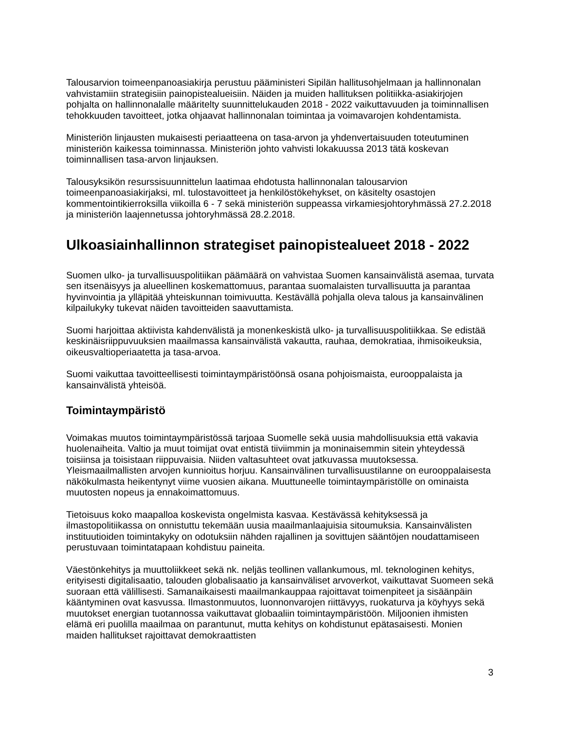Talousarvion toimeenpanoasiakirja perustuu pääministeri Sipilän hallitusohjelmaan ja hallinnonalan vahvistamiin strategisiin painopistealueisiin. Näiden ja muiden hallituksen politiikka-asiakirjojen pohjalta on hallinnonalalle määritelty suunnittelukauden 2018 - 2022 vaikuttavuuden ja toiminnallisen tehokkuuden tavoitteet, jotka ohjaavat hallinnonalan toimintaa ja voimavarojen kohdentamista.
Ministeriön linjausten mukaisesti periaatteena on tasa-arvon ja yhdenvertaisuuden toteutuminen ministeriön kaikessa toiminnassa. Ministeriön johto vahvisti lokakuussa 2013 tätä koskevan toiminnallisen tasa-arvon linjauksen.
Talousyksikön resurssisuunnittelun laatimaa ehdotusta hallinnonalan talousarvion toimeenpanoasiakirjaksi, ml. tulostavoitteet ja henkilöstökehykset, on käsitelty osastojen kommentointikierroksilla viikoilla 6 - 7 sekä ministeriön suppeassa virkamiesjohtoryhmässä 27.2.2018 ja ministeriön laajennetussa johtoryhmässä 28.2.2018.
Ulkoasiainhallinnon strategiset painopistealueet 2018 - 2022
Suomen ulko- ja turvallisuuspolitiikan päämäärä on vahvistaa Suomen kansainvälistä asemaa, turvata sen itsenäisyys ja alueellinen koskemattomuus, parantaa suomalaisten turvallisuutta ja parantaa hyvinvointia ja ylläpitää yhteiskunnan toimivuutta. Kestävällä pohjalla oleva talous ja kansainvälinen kilpailukyky tukevat näiden tavoitteiden saavuttamista.
Suomi harjoittaa aktiivista kahdenvälistä ja monenkeskistä ulko- ja turvallisuuspolitiikkaa. Se edistää keskinäisriippuvuuksien maailmassa kansainvälistä vakautta, rauhaa, demokratiaa, ihmisoikeuksia, oikeusvaltioperiaatetta ja tasa-arvoa.
Suomi vaikuttaa tavoitteellisesti toimintaympäristöönsä osana pohjoismaista, eurooppalaista ja kansainvälistä yhteisöä.
Toimintaympäristö
Voimakas muutos toimintaympäristössä tarjoaa Suomelle sekä uusia mahdollisuuksia että vakavia huolenaiheita. Valtio ja muut toimijat ovat entistä tiiviimmin ja moninaisemmin sitein yhteydessä toisiinsa ja toisistaan riippuvaisia. Niiden valtasuhteet ovat jatkuvassa muutoksessa. Yleismaailmallisten arvojen kunnioitus horjuu. Kansainvälinen turvallisuustilanne on eurooppalaisesta näkökulmasta heikentynyt viime vuosien aikana. Muuttuneelle toimintaympäristölle on ominaista muutosten nopeus ja ennakoimattomuus.
Tietoisuus koko maapalloa koskevista ongelmista kasvaa. Kestävässä kehityksessä ja ilmastopolitiikassa on onnistuttu tekemään uusia maailmanlaajuisia sitoumuksia. Kansainvälisten instituutioiden toimintakyky on odotuksiin nähden rajallinen ja sovittujen sääntöjen noudattamiseen perustuvaan toimintatapaan kohdistuu paineita.
Väestönkehitys ja muuttoliikkeet sekä nk. neljäs teollinen vallankumous, ml. teknologinen kehitys, erityisesti digitalisaatio, talouden globalisaatio ja kansainväliset arvoverkot, vaikuttavat Suomeen sekä suoraan että välillisesti. Samanaikaisesti maailmankauppaa rajoittavat toimenpiteet ja sisäänpäin kääntyminen ovat kasvussa. Ilmastonmuutos, luonnonvarojen riittävyys, ruokaturva ja köyhyys sekä muutokset energian tuotannossa vaikuttavat globaaliin toimintaympäristöön. Miljoonien ihmisten elämä eri puolilla maailmaa on parantunut, mutta kehitys on kohdistunut epätasaisesti. Monien maiden hallitukset rajoittavat demokraattisten
3